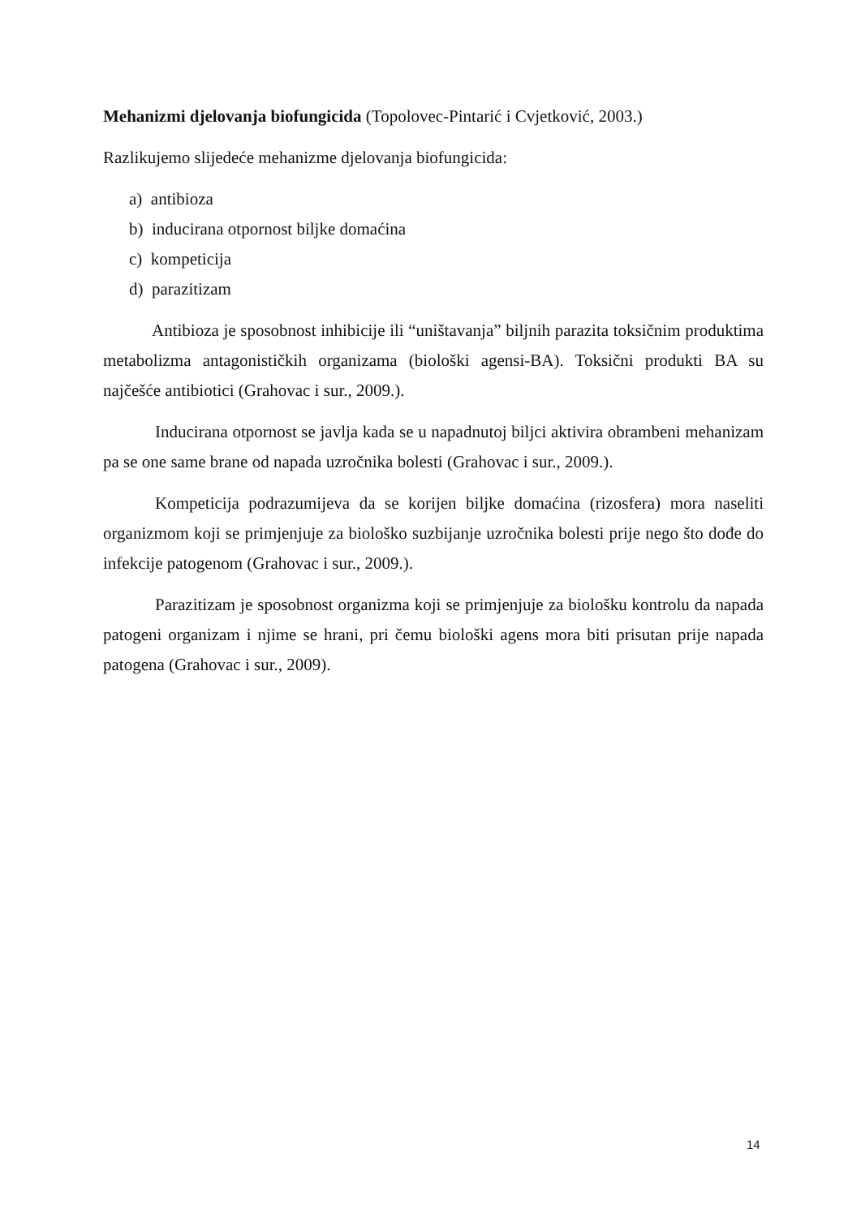Mehanizmi djelovanja biofungicida (Topolovec-Pintarić i Cvjetković, 2003.)
Razlikujemo slijedeće mehanizme djelovanja biofungicida:
a) antibioza
b) inducirana otpornost biljke domaćina
c) kompeticija
d) parazitizam
Antibioza je sposobnost inhibicije ili “uništavanja” biljnih parazita toksičnim produktima metabolizma antagonističkih organizama (biološki agensi-BA). Toksični produkti BA su najčešće antibiotici (Grahovac i sur., 2009.).
Inducirana otpornost se javlja kada se u napadnutoj biljci aktivira obrambeni mehanizam pa se one same brane od napada uzročnika bolesti (Grahovac i sur., 2009.).
Kompeticija podrazumijeva da se korijen biljke domaćina (rizosfera) mora naseliti organizmom koji se primjenjuje za biološko suzbijanje uzročnika bolesti prije nego što dođe do infekcije patogenom (Grahovac i sur., 2009.).
Parazitizam je sposobnost organizma koji se primjenjuje za biološku kontrolu da napada patogeni organizam i njime se hrani, pri čemu biološki agens mora biti prisutan prije napada patogena (Grahovac i sur., 2009).
14